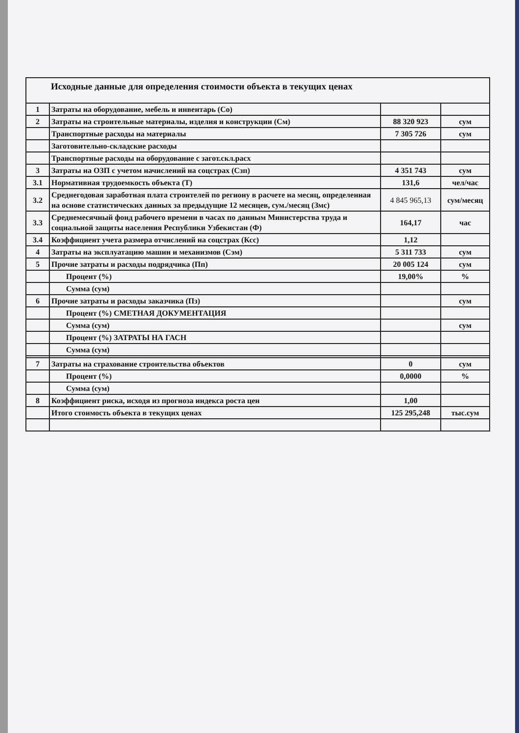| Исходные данные для определения стоимости объекта в текущих ценах | | | |
| 1 | Затраты на оборудование, мебель и инвентарь (Со) | | |
| 2 | Затраты на строительные материалы, изделия и конструкции (См) | 88 320 923 | сум |
| | Транспортные расходы на материалы | 7 305 726 | сум |
| | Заготовительно-складские расходы | | |
| | Транспортные расходы на оборудование с загот.скл.расх | | |
| 3 | Затраты на ОЗП с учетом начислений на соцстрах (Сзп) | 4 351 743 | сум |
| 3.1 | Нормативная трудоемкость объекта (Т) | 131,6 | чел/час |
| 3.2 | Среднегодовая заработная плата строителей по региону в расчете на месяц, определенная на основе статистических данных за предыдущие 12 месяцев, сум./месяц (Змс) | 4 845 965,13 | сум/месяц |
| 3.3 | Среднемесячный фонд рабочего времени в часах по данным Министерства труда и социальной защиты населения Республики Узбекистан (Ф) | 164,17 | час |
| 3.4 | Коэффициент учета размера отчислений на соцстрах (Ксс) | 1,12 | |
| 4 | Затраты на эксплуатацию машин и механизмов (Сэм) | 5 311 733 | сум |
| 5 | Прочие затраты и расходы подрядчика (Пп) | 20 005 124 | сум |
| | Процент (%) | 19,00% | % |
| | Сумма (сум) | | |
| 6 | Прочие затраты и расходы заказчика (Пз) | | сум |
| | Процент (%) СМЕТНАЯ ДОКУМЕНТАЦИЯ | | |
| | Сумма (сум) | | сум |
| | Процент (%) ЗАТРАТЫ НА ГАСН | | |
| | Сумма (сум) | | |
| 7 | Затраты на страхование строительства объектов | 0 | сум |
| | Процент (%) | 0,0000 | % |
| | Сумма (сум) | | |
| 8 | Коэффициент риска, исходя из прогноза индекса роста цен | 1,00 | |
| | Итого стоимость объекта в текущих ценах | 125 295,248 | тыс.сум |